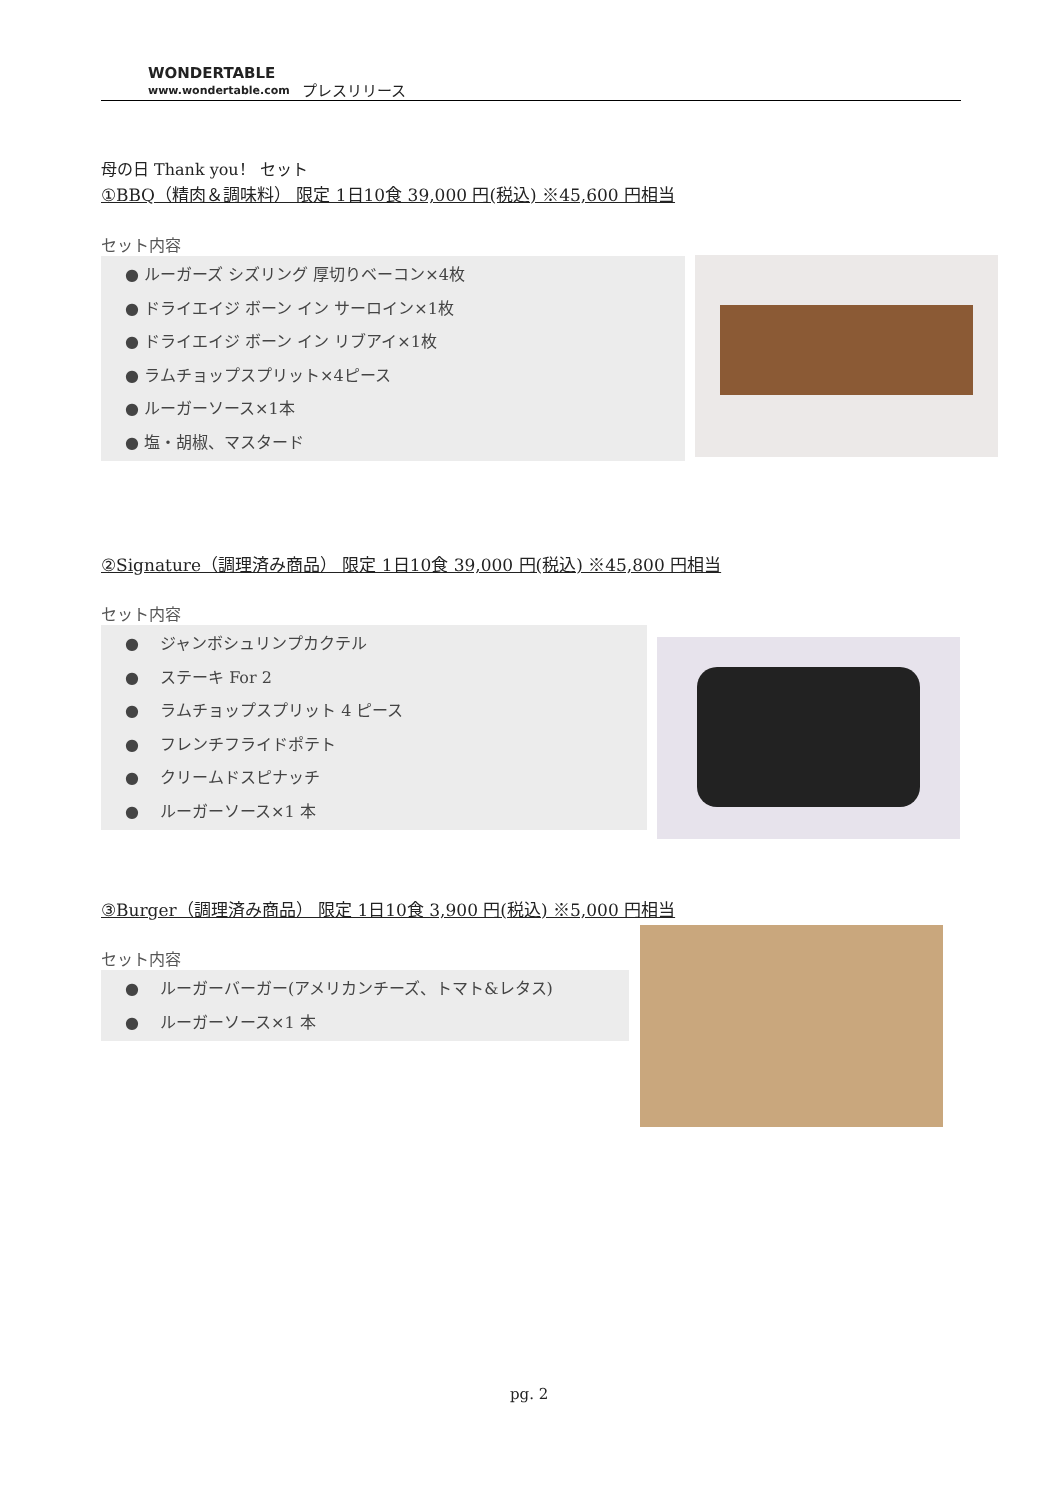WONDERTABLE
www.wondertable.com
プレスリリース
母の日 Thank you！ セット
①BBQ（精肉＆調味料） 限定 1日10食 39,000 円(税込) ※45,600 円相当
セット内容
● ルーガーズ シズリング 厚切りベーコン×4枚
● ドライエイジ ボーン イン サーロイン×1枚
● ドライエイジ ボーン イン リブアイ×1枚
● ラムチョップスプリット×4ピース
● ルーガーソース×1本
● 塩・胡椒、マスタード
②Signature（調理済み商品） 限定 1日10食 39,000 円(税込) ※45,800 円相当
セット内容
● 　ジャンボシュリンプカクテル
● 　ステーキ For 2
● 　ラムチョップスプリット 4 ピース
● 　フレンチフライドポテト
● 　クリームドスピナッチ
● 　ルーガーソース×1 本
③Burger（調理済み商品） 限定 1日10食 3,900 円(税込) ※5,000 円相当
セット内容
● 　ルーガーバーガー(アメリカンチーズ、トマト&レタス)
● 　ルーガーソース×1 本
pg. 2